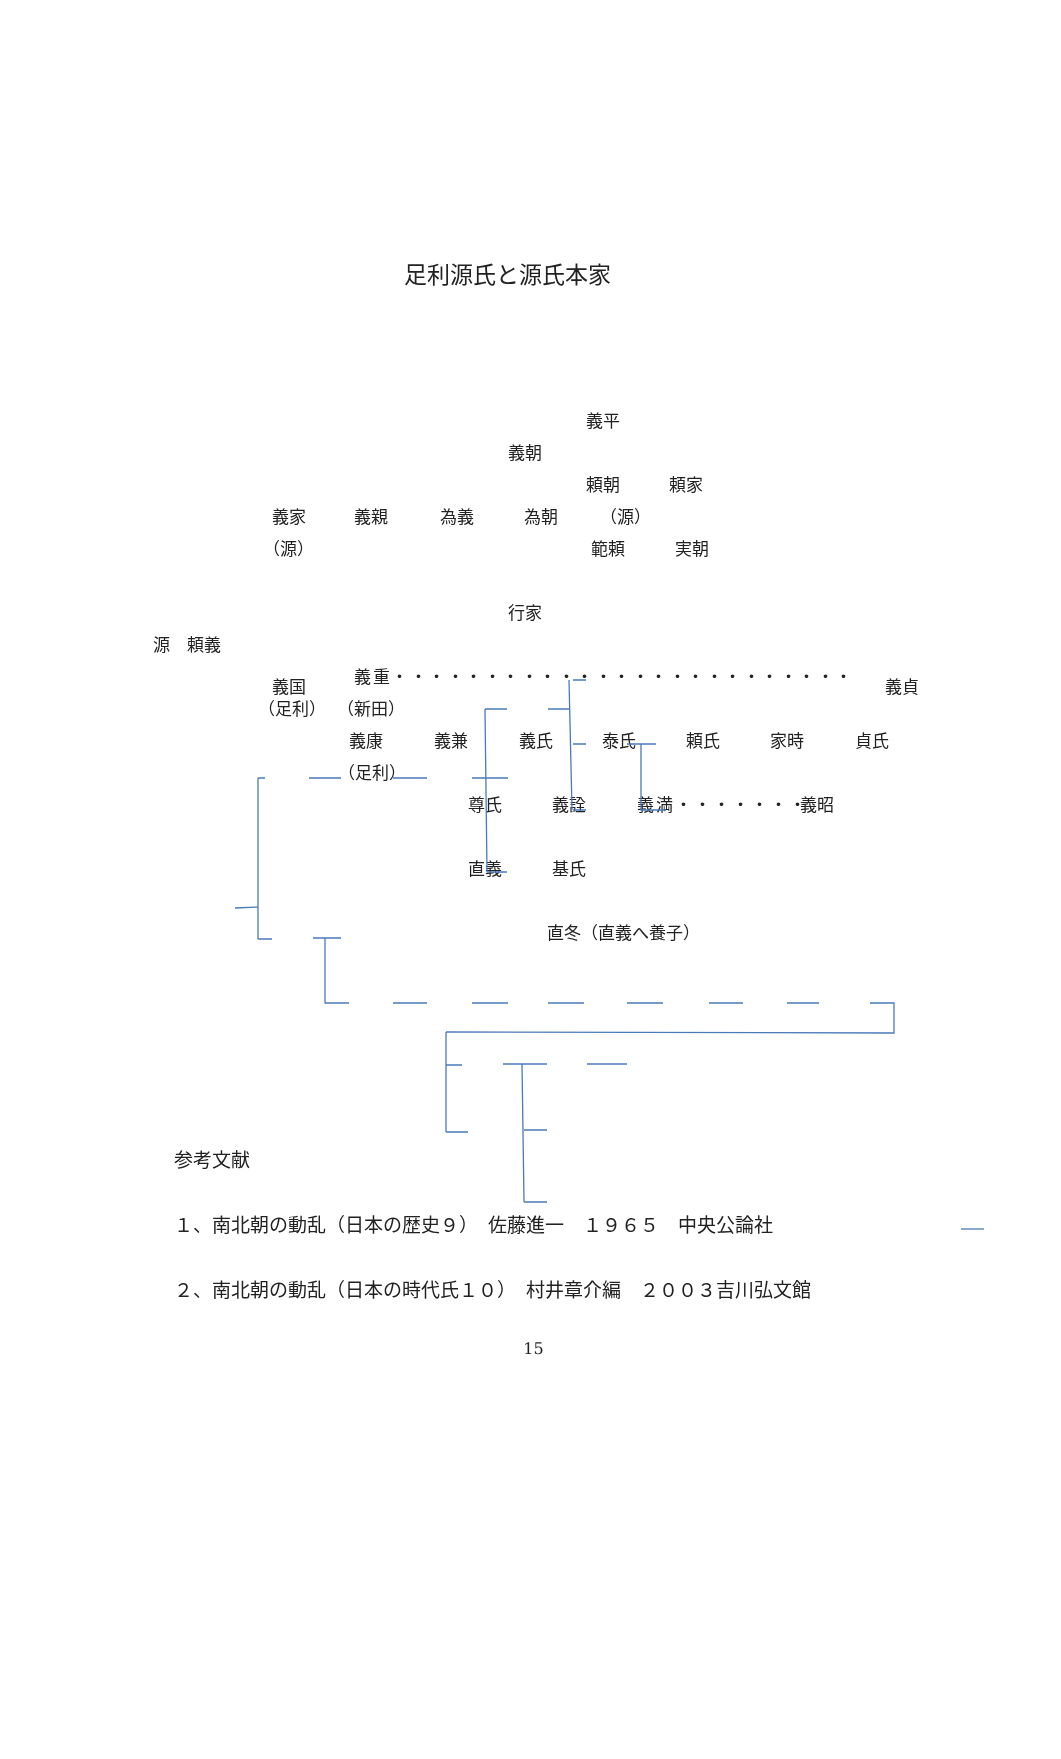足利源氏と源氏本家
義平
義朝
頼朝 頼家
義家 義親 為義 為朝 （源）
（源） 範頼 実朝
行家
源　頼義
義国 義重・・・・・・・・・・・・・・・・・・・・・・・・・ 義貞
（足利） （新田）
義康 義兼 義氏 泰氏 頼氏 家時 貞氏
（足利）
尊氏 義詮 義満・・・・・・・ 義昭
直義 基氏
直冬（直義へ養子）
参考文献
１、南北朝の動乱（日本の歴史９）　佐藤進一　１９６５　中央公論社
２、南北朝の動乱（日本の時代氏１０）　村井章介編　２００３吉川弘文館
15